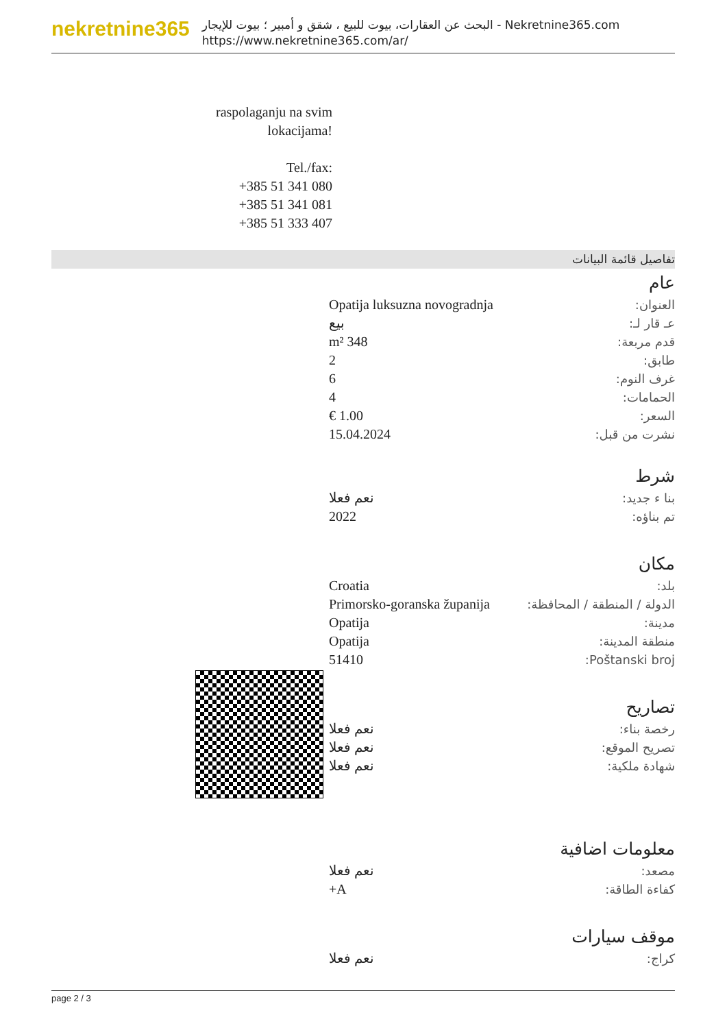nekretnine365
البحث عن العقارات، بيوت للبيع ، شقق و أمبير ؛ بيوت للإيجار - Nekretnine365.com
https://www.nekretnine365.com/ar/
raspolaganju na svim lokacijama!
Tel./fax:
+385 51 341 080
+385 51 341 081
+385 51 333 407
تفاصيل قائمة البيانات
عام
| العنوان: | Opatija luksuzna novogradnja |
| عـ قار لـ: | بيع |
| قدم مربعة: | 348 m² |
| طابق: | 2 |
| غرف النوم: | 6 |
| الحمامات: | 4 |
| السعر: | 1.00 € |
| نشرت من قبل: | 15.04.2024 |
شرط
| بنا ء جديد: | نعم فعلا |
| تم بناؤه: | 2022 |
مكان
| بلد: | Croatia |
| الدولة / المنطقة / المحافظة: | Primorsko-goranska županija |
| مدينة: | Opatija |
| منطقة المدينة: | Opatija |
| Poštanski broj: | 51410 |
تصاريح
| رخصة بناء: | نعم فعلا |
| تصريح الموقع: | نعم فعلا |
| شهادة ملكية: | نعم فعلا |
معلومات اضافية
| مصعد: | نعم فعلا |
| كفاءة الطاقة: | A+ |
موقف سيارات
| كراج: | نعم فعلا |
page 2 / 3